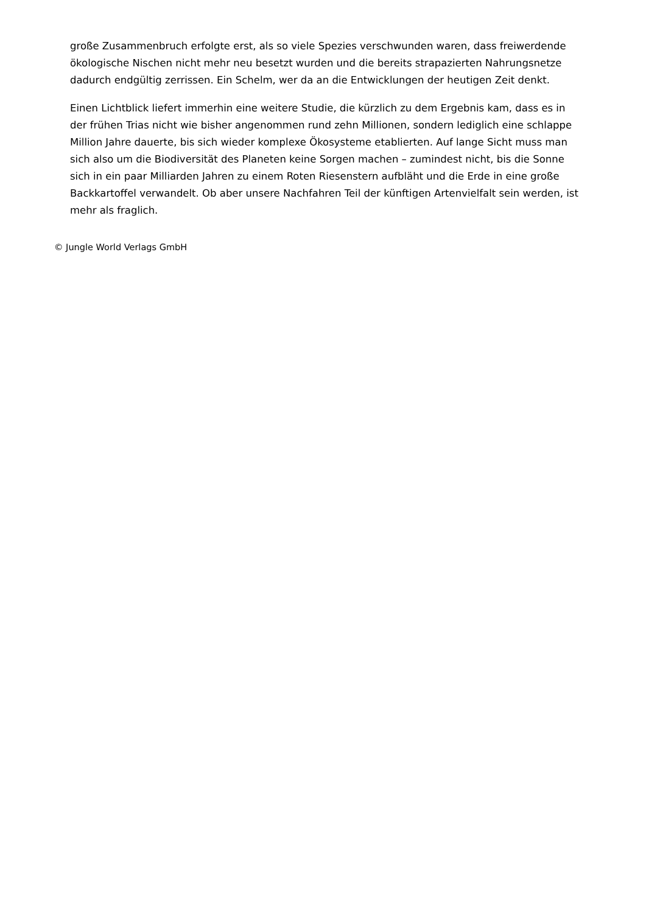große Zusammenbruch erfolgte erst, als so viele Spezies verschwunden waren, dass freiwerdende ökologische Nischen nicht mehr neu besetzt wurden und die bereits strapazierten Nahrungsnetze dadurch endgültig zerrissen. Ein Schelm, wer da an die Entwicklungen der heutigen Zeit denkt.
Einen Lichtblick liefert immerhin eine weitere Studie, die kürzlich zu dem Ergebnis kam, dass es in der frühen Trias nicht wie bisher angenommen rund zehn Millionen, sondern lediglich eine schlappe Million Jahre dauerte, bis sich wieder komplexe Ökosysteme etablierten. Auf lange Sicht muss man sich also um die Biodiversität des Planeten keine Sorgen machen – zumindest nicht, bis die Sonne sich in ein paar Milliarden Jahren zu einem Roten Riesenstern aufbläht und die Erde in eine große Backkartoffel verwandelt. Ob aber unsere Nachfahren Teil der künftigen Artenvielfalt sein werden, ist mehr als fraglich.
© Jungle World Verlags GmbH